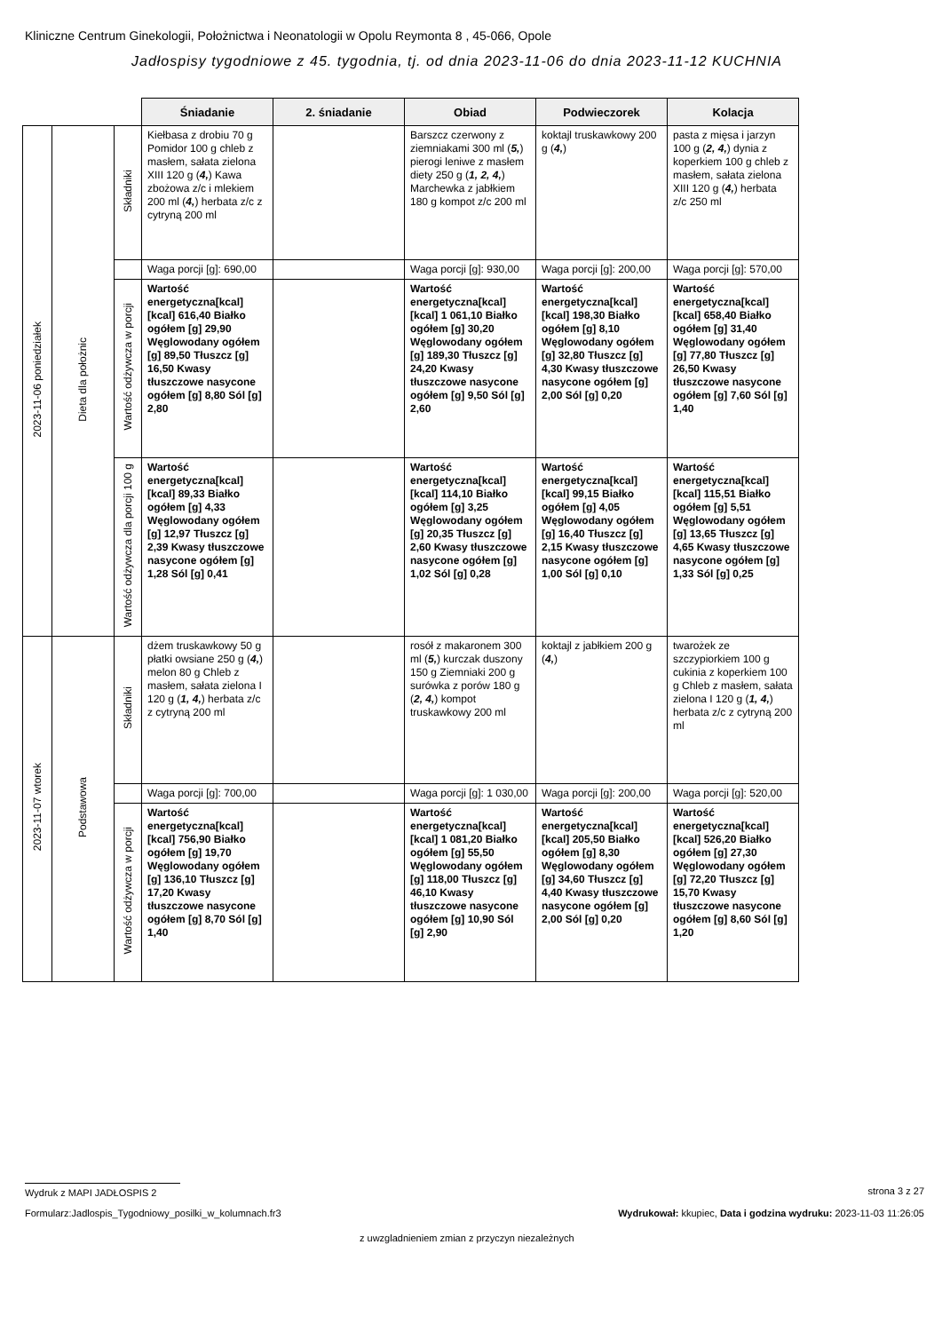Kliniczne Centrum Ginekologii, Położnictwa i Neonatologii w Opolu Reymonta 8 , 45-066, Opole
Jadłospisy tygodniowe z 45. tygodnia, tj. od dnia 2023-11-06 do dnia 2023-11-12 KUCHNIA
| | | | Śniadanie | 2. śniadanie | Obiad | Podwieczorek | Kolacja |
| 2023-11-06 poniedziałek | Dieta dla położnic | Składniki | Kiełbasa z drobiu 70 g Pomidor 100 g chleb z masłem, sałata zielona XIII 120 g ( 4, ) Kawa zbożowa z/c i mlekiem 200 ml ( 4, ) herbata z/c z cytryną 200 ml | | Barszcz czerwony z ziemniakami 300 ml ( 5, ) pierogi leniwe z masłem diety 250 g ( 1, 2, 4, ) Marchewka z jabłkiem 180 g kompot z/c 200 ml | koktajl truskawkowy 200 g ( 4, ) | pasta z mięsa i jarzyn 100 g ( 2, 4, ) dynia z koperkiem 100 g chleb z masłem, sałata zielona XIII 120 g ( 4, ) herbata z/c 250 ml |
| | | | Waga porcji [g]: 690,00 | | Waga porcji [g]: 930,00 | Waga porcji [g]: 200,00 | Waga porcji [g]: 570,00 |
| | | Wartość odżywcza w porcji | Wartość energetyczna[kcal] [kcal] 616,40 Białko ogółem [g] 29,90 Węglowodany ogółem [g] 89,50 Tłuszcz [g] 16,50 Kwasy tłuszczowe nasycone ogółem [g] 8,80 Sól [g] 2,80 | | Wartość energetyczna[kcal] [kcal] 1 061,10 Białko ogółem [g] 30,20 Węglowodany ogółem [g] 189,30 Tłuszcz [g] 24,20 Kwasy tłuszczowe nasycone ogółem [g] 9,50 Sól [g] 2,60 | Wartość energetyczna[kcal] [kcal] 198,30 Białko ogółem [g] 8,10 Węglowodany ogółem [g] 32,80 Tłuszcz [g] 4,30 Kwasy tłuszczowe nasycone ogółem [g] 2,00 Sól [g] 0,20 | Wartość energetyczna[kcal] [kcal] 658,40 Białko ogółem [g] 31,40 Węglowodany ogółem [g] 77,80 Tłuszcz [g] 26,50 Kwasy tłuszczowe nasycone ogółem [g] 7,60 Sól [g] 1,40 |
| | | Wartość odżywcza dla porcji 100 g | Wartość energetyczna[kcal] [kcal] 89,33 Białko ogółem [g] 4,33 Węglowodany ogółem [g] 12,97 Tłuszcz [g] 2,39 Kwasy tłuszczowe nasycone ogółem [g] 1,28 Sól [g] 0,41 | | Wartość energetyczna[kcal] [kcal] 114,10 Białko ogółem [g] 3,25 Węglowodany ogółem [g] 20,35 Tłuszcz [g] 2,60 Kwasy tłuszczowe nasycone ogółem [g] 1,02 Sól [g] 0,28 | Wartość energetyczna[kcal] [kcal] 99,15 Białko ogółem [g] 4,05 Węglowodany ogółem [g] 16,40 Tłuszcz [g] 2,15 Kwasy tłuszczowe nasycone ogółem [g] 1,00 Sól [g] 0,10 | Wartość energetyczna[kcal] [kcal] 115,51 Białko ogółem [g] 5,51 Węglowodany ogółem [g] 13,65 Tłuszcz [g] 4,65 Kwasy tłuszczowe nasycone ogółem [g] 1,33 Sól [g] 0,25 |
| 2023-11-07 wtorek | Podstawowa | Składniki | dżem truskawkowy 50 g płatki owsiane 250 g ( 4, ) melon 80 g Chleb z masłem, sałata zielona I 120 g ( 1, 4, ) herbata z/c z cytryną 200 ml | | rosół z makaronem 300 ml ( 5, ) kurczak duszony 150 g Ziemniaki 200 g surówka z porów 180 g ( 2, 4, ) kompot truskawkowy 200 ml | koktajl z jabłkiem 200 g ( 4, ) | twarożek ze szczypiorkiem 100 g cukinia z koperkiem 100 g Chleb z masłem, sałata zielona I 120 g ( 1, 4, ) herbata z/c z cytryną 200 ml |
| | | | Waga porcji [g]: 700,00 | | Waga porcji [g]: 1 030,00 | Waga porcji [g]: 200,00 | Waga porcji [g]: 520,00 |
| | | Wartość odżywcza w porcji | Wartość energetyczna[kcal] [kcal] 756,90 Białko ogółem [g] 19,70 Węglowodany ogółem [g] 136,10 Tłuszcz [g] 17,20 Kwasy tłuszczowe nasycone ogółem [g] 8,70 Sól [g] 1,40 | | Wartość energetyczna[kcal] [kcal] 1 081,20 Białko ogółem [g] 55,50 Węglowodany ogółem [g] 118,00 Tłuszcz [g] 46,10 Kwasy tłuszczowe nasycone ogółem [g] 10,90 Sól [g] 2,90 | Wartość energetyczna[kcal] [kcal] 205,50 Białko ogółem [g] 8,30 Węglowodany ogółem [g] 34,60 Tłuszcz [g] 4,40 Kwasy tłuszczowe nasycone ogółem [g] 2,00 Sól [g] 0,20 | Wartość energetyczna[kcal] [kcal] 526,20 Białko ogółem [g] 27,30 Węglowodany ogółem [g] 72,20 Tłuszcz [g] 15,70 Kwasy tłuszczowe nasycone ogółem [g] 8,60 Sól [g] 1,20 |
Wydruk z MAPI JADŁOSPIS 2 strona 3 z 27
Formularz:Jadlospis_Tygodniowy_posilki_w_kolumnach.fr3
Wydrukował: kkupiec, Data i godzina wydruku: 2023-11-03 11:26:05
z uwzgladnieniem zmian z przyczyn niezależnych